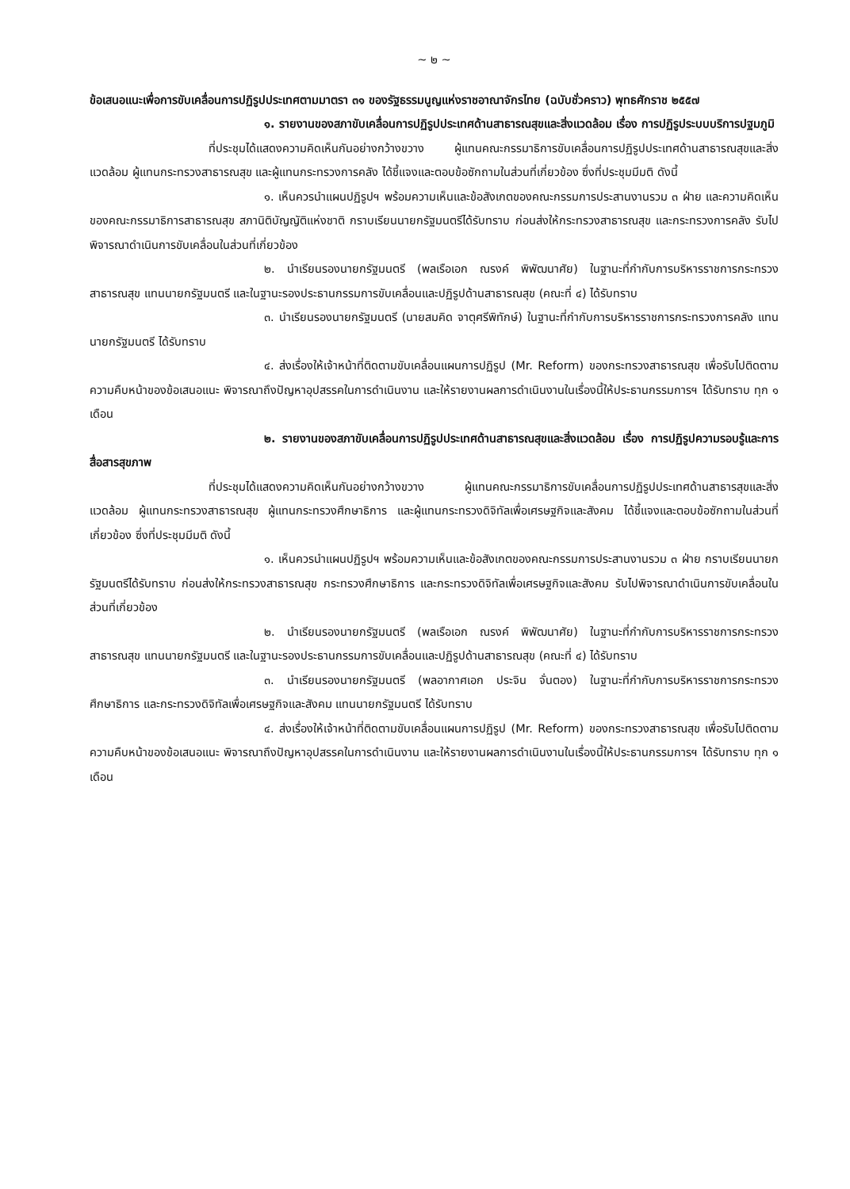~ ๒ ~
ข้อเสนอแนะเพื่อการขับเคลื่อนการปฏิรูปประเทศตามมาตรา ๓๑ ของรัฐธรรมนูญแห่งราชอาณาจักรไทย (ฉบับชั่วคราว) พุทธศักราช ๒๕๕๗
๑. รายงานของสภาขับเคลื่อนการปฏิรูปประเทศด้านสาธารณสุขและสิ่งแวดล้อม เรื่อง การปฏิรูประบบบริการปฐมภูมิ
ที่ประชุมได้แสดงความคิดเห็นกันอย่างกว้างขวาง ผู้แทนคณะกรรมาธิการขับเคลื่อนการปฏิรูปประเทศด้านสาธารณสุขและสิ่งแวดล้อม ผู้แทนกระทรวงสาธารณสุข และผู้แทนกระทรวงการคลัง ได้ชี้แจงและตอบข้อซักถามในส่วนที่เกี่ยวข้อง ซึ่งที่ประชุมมีมติ ดังนี้
๑. เห็นควรนำแผนปฏิรูปฯ พร้อมความเห็นและข้อสังเกตของคณะกรรมการประสานงานรวม ๓ ฝ่าย และความคิดเห็นของคณะกรรมาธิการสาธารณสุข สภานิติบัญญัติแห่งชาติ กราบเรียนนายกรัฐมนตรีได้รับทราบ ก่อนส่งให้กระทรวงสาธารณสุข และกระทรวงการคลัง รับไปพิจารณาดำเนินการขับเคลื่อนในส่วนที่เกี่ยวข้อง
๒. นำเรียนรองนายกรัฐมนตรี (พลเรือเอก ณรงค์ พิพัฒนาศัย) ในฐานะที่กำกับการบริหารราชการกระทรวงสาธารณสุข แทนนายกรัฐมนตรี และในฐานะรองประธานกรรมการขับเคลื่อนและปฏิรูปด้านสาธารณสุข (คณะที่ ๔) ได้รับทราบ
๓. นำเรียนรองนายกรัฐมนตรี (นายสมคิด จาตุศรีพิทักษ์) ในฐานะที่กำกับการบริหารราชการกระทรวงการคลัง แทนนายกรัฐมนตรี ได้รับทราบ
๔. ส่งเรื่องให้เจ้าหน้าที่ติดตามขับเคลื่อนแผนการปฏิรูป (Mr. Reform) ของกระทรวงสาธารณสุข เพื่อรับไปติดตามความคืบหน้าของข้อเสนอแนะ พิจารณาถึงปัญหาอุปสรรคในการดำเนินงาน และให้รายงานผลการดำเนินงานในเรื่องนี้ให้ประธานกรรมการฯ ได้รับทราบ ทุก ๑ เดือน
๒. รายงานของสภาขับเคลื่อนการปฏิรูปประเทศด้านสาธารณสุขและสิ่งแวดล้อม เรื่อง การปฏิรูปความรอบรู้และการสื่อสารสุขภาพ
ที่ประชุมได้แสดงความคิดเห็นกันอย่างกว้างขวาง ผู้แทนคณะกรรมาธิการขับเคลื่อนการปฏิรูปประเทศด้านสาธารสุขและสิ่งแวดล้อม ผู้แทนกระทรวงสาธารณสุข ผู้แทนกระทรวงศึกษาธิการ และผู้แทนกระทรวงดิจิทัลเพื่อเศรษฐกิจและสังคม ได้ชี้แจงและตอบข้อซักถามในส่วนที่เกี่ยวข้อง ซึ่งที่ประชุมมีมติ ดังนี้
๑. เห็นควรนำแผนปฏิรูปฯ พร้อมความเห็นและข้อสังเกตของคณะกรรมการประสานงานรวม ๓ ฝ่าย กราบเรียนนายกรัฐมนตรีได้รับทราบ ก่อนส่งให้กระทรวงสาธารณสุข กระทรวงศึกษาธิการ และกระทรวงดิจิทัลเพื่อเศรษฐกิจและสังคม รับไปพิจารณาดำเนินการขับเคลื่อนในส่วนที่เกี่ยวข้อง
๒. นำเรียนรองนายกรัฐมนตรี (พลเรือเอก ณรงค์ พิพัฒนาศัย) ในฐานะที่กำกับการบริหารราชการกระทรวงสาธารณสุข แทนนายกรัฐมนตรี และในฐานะรองประธานกรรมการขับเคลื่อนและปฏิรูปด้านสาธารณสุข (คณะที่ ๔) ได้รับทราบ
๓. นำเรียนรองนายกรัฐมนตรี (พลอากาศเอก ประจิน จั่นตอง) ในฐานะที่กำกับการบริหารราชการกระทรวงศึกษาธิการ และกระทรวงดิจิทัลเพื่อเศรษฐกิจและสังคม แทนนายกรัฐมนตรี ได้รับทราบ
๔. ส่งเรื่องให้เจ้าหน้าที่ติดตามขับเคลื่อนแผนการปฏิรูป (Mr. Reform) ของกระทรวงสาธารณสุข เพื่อรับไปติดตามความคืบหน้าของข้อเสนอแนะ พิจารณาถึงปัญหาอุปสรรคในการดำเนินงาน และให้รายงานผลการดำเนินงานในเรื่องนี้ให้ประธานกรรมการฯ ได้รับทราบ ทุก ๑ เดือน